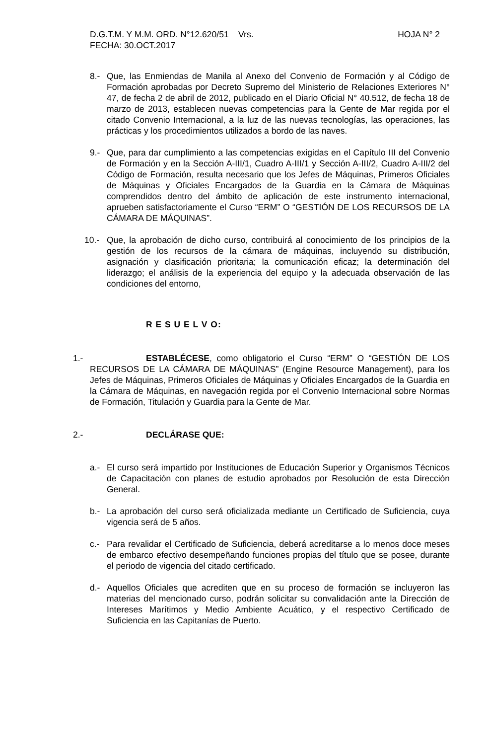D.G.T.M. Y M.M. ORD. N°12.620/51 Vrs. HOJA N° 2
FECHA: 30.OCT.2017
8.- Que, las Enmiendas de Manila al Anexo del Convenio de Formación y al Código de Formación aprobadas por Decreto Supremo del Ministerio de Relaciones Exteriores N° 47, de fecha 2 de abril de 2012, publicado en el Diario Oficial N° 40.512, de fecha 18 de marzo de 2013, establecen nuevas competencias para la Gente de Mar regida por el citado Convenio Internacional, a la luz de las nuevas tecnologías, las operaciones, las prácticas y los procedimientos utilizados a bordo de las naves.
9.- Que, para dar cumplimiento a las competencias exigidas en el Capítulo III del Convenio de Formación y en la Sección A-III/1, Cuadro A-III/1 y Sección A-III/2, Cuadro A-III/2 del Código de Formación, resulta necesario que los Jefes de Máquinas, Primeros Oficiales de Máquinas y Oficiales Encargados de la Guardia en la Cámara de Máquinas comprendidos dentro del ámbito de aplicación de este instrumento internacional, aprueben satisfactoriamente el Curso “ERM” O “GESTIÓN DE LOS RECURSOS DE LA CÁMARA DE MÁQUINAS”.
10.- Que, la aprobación de dicho curso, contribuirá al conocimiento de los principios de la gestión de los recursos de la cámara de máquinas, incluyendo su distribución, asignación y clasificación prioritaria; la comunicación eficaz; la determinación del liderazgo; el análisis de la experiencia del equipo y la adecuada observación de las condiciones del entorno,
R E S U E L V O:
1.- ESTABLÉCESE, como obligatorio el Curso “ERM” O “GESTIÓN DE LOS RECURSOS DE LA CÁMARA DE MÁQUINAS” (Engine Resource Management), para los Jefes de Máquinas, Primeros Oficiales de Máquinas y Oficiales Encargados de la Guardia en la Cámara de Máquinas, en navegación regida por el Convenio Internacional sobre Normas de Formación, Titulación y Guardia para la Gente de Mar.
2.- DECLÁRASE QUE:
a.- El curso será impartido por Instituciones de Educación Superior y Organismos Técnicos de Capacitación con planes de estudio aprobados por Resolución de esta Dirección General.
b.- La aprobación del curso será oficializada mediante un Certificado de Suficiencia, cuya vigencia será de 5 años.
c.- Para revalidar el Certificado de Suficiencia, deberá acreditarse a lo menos doce meses de embarco efectivo desempeñando funciones propias del título que se posee, durante el periodo de vigencia del citado certificado.
d.- Aquellos Oficiales que acrediten que en su proceso de formación se incluyeron las materias del mencionado curso, podrán solicitar su convalidación ante la Dirección de Intereses Marítimos y Medio Ambiente Acuático, y el respectivo Certificado de Suficiencia en las Capitanías de Puerto.